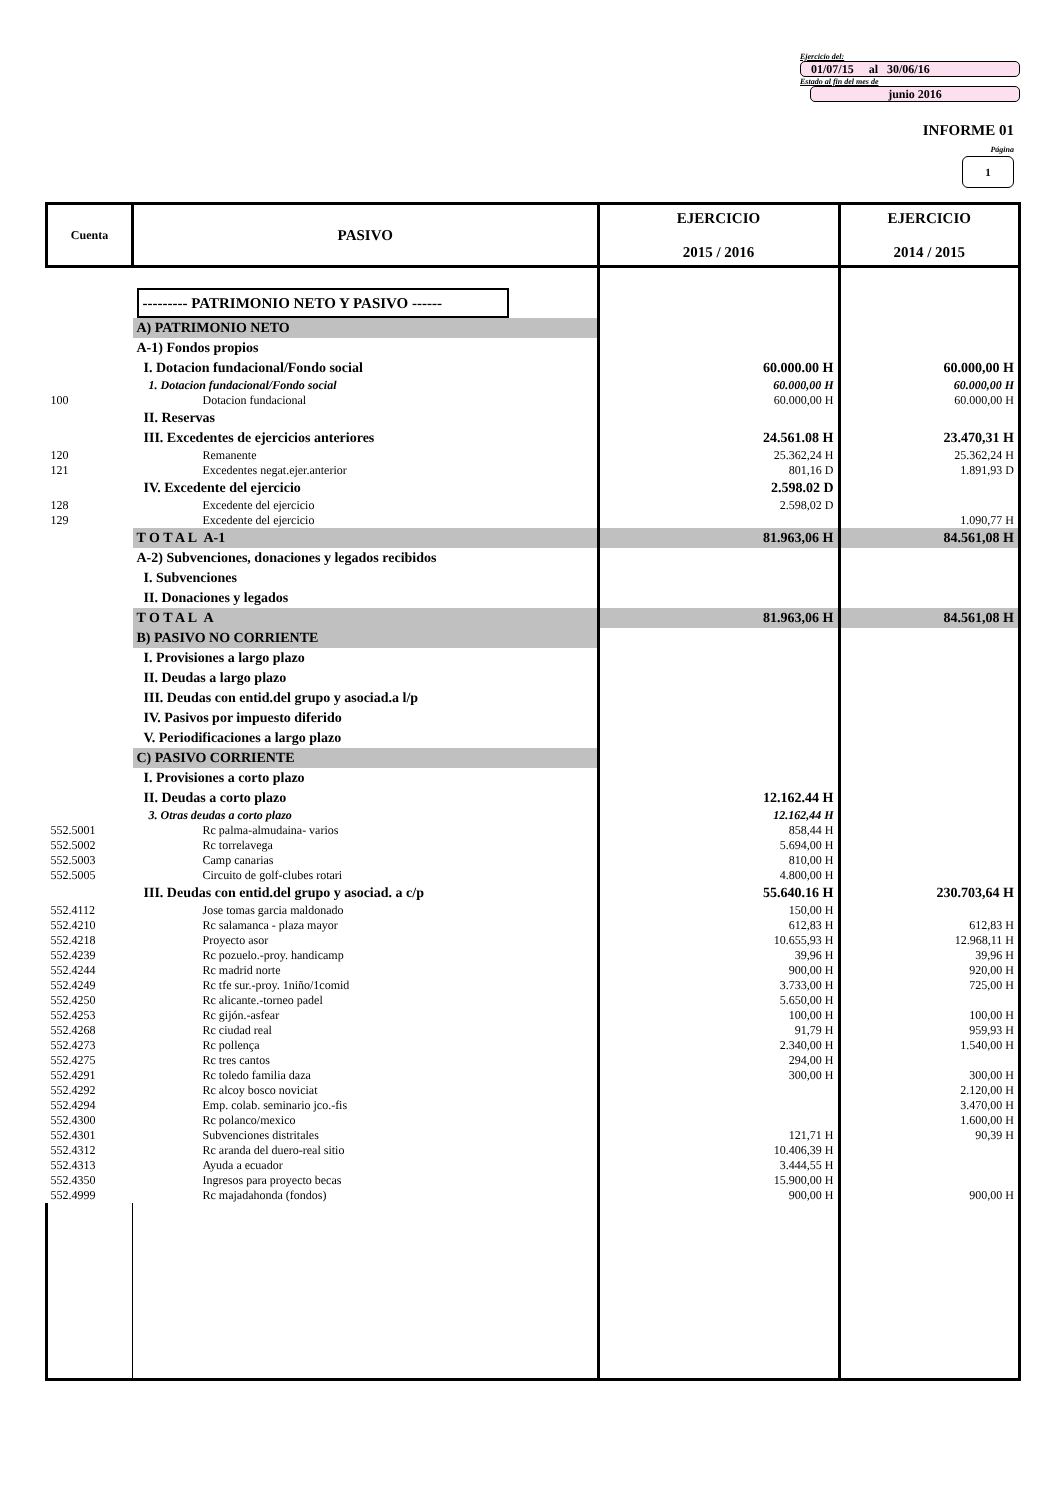Ejercicio del:
01/07/15 al 30/06/16
Estado al fin del mes de
junio 2016
INFORME 01
Página
1
| Cuenta | PASIVO | EJERCICIO 2015 / 2016 | EJERCICIO 2014 / 2015 |
| --- | --- | --- | --- |
| | --------- PATRIMONIO NETO Y PASIVO ------ | | |
| | A) PATRIMONIO NETO | | |
| | A-1) Fondos propios | | |
| | I. Dotacion fundacional/Fondo social | 60.000.00 H | 60.000,00 H |
| | 1. Dotacion fundacional/Fondo social | 60.000,00 H | 60.000,00 H |
| 100 | Dotacion fundacional | 60.000,00 H | 60.000,00 H |
| | II. Reservas | | |
| | III. Excedentes de ejercicios anteriores | 24.561.08 H | 23.470,31 H |
| 120 | Remanente | 25.362,24 H | 25.362,24 H |
| 121 | Excedentes negat.ejer.anterior | 801,16 D | 1.891,93 D |
| | IV. Excedente del ejercicio | 2.598.02 D | |
| 128 | Excedente del ejercicio | 2.598,02 D | |
| 129 | Excedente del ejercicio | | 1.090,77 H |
| | T O T A L A-1 | 81.963,06 H | 84.561,08 H |
| | A-2) Subvenciones, donaciones y legados recibidos | | |
| | I. Subvenciones | | |
| | II. Donaciones y legados | | |
| | T O T A L A | 81.963,06 H | 84.561,08 H |
| | B) PASIVO NO CORRIENTE | | |
| | I. Provisiones a largo plazo | | |
| | II. Deudas a largo plazo | | |
| | III. Deudas con entid.del grupo y asociad.a l/p | | |
| | IV. Pasivos por impuesto diferido | | |
| | V. Periodificaciones a largo plazo | | |
| | C) PASIVO CORRIENTE | | |
| | I. Provisiones a corto plazo | | |
| | II. Deudas a corto plazo | 12.162.44 H | |
| | 3. Otras deudas a corto plazo | 12.162,44 H | |
| 552.5001 | Rc palma-almudaina- varios | 858,44 H | |
| 552.5002 | Rc torrelavega | 5.694,00 H | |
| 552.5003 | Camp canarias | 810,00 H | |
| 552.5005 | Circuito de golf-clubes rotari | 4.800,00 H | |
| | III. Deudas con entid.del grupo y asociad. a c/p | 55.640.16 H | 230.703,64 H |
| 552.4112 | Jose tomas garcia maldonado | 150,00 H | |
| 552.4210 | Rc salamanca - plaza mayor | 612,83 H | 612,83 H |
| 552.4218 | Proyecto asor | 10.655,93 H | 12.968,11 H |
| 552.4239 | Rc pozuelo.-proy. handicamp | 39,96 H | 39,96 H |
| 552.4244 | Rc madrid norte | 900,00 H | 920,00 H |
| 552.4249 | Rc tfe sur.-proy. 1niño/1comid | 3.733,00 H | 725,00 H |
| 552.4250 | Rc alicante.-torneo padel | 5.650,00 H | |
| 552.4253 | Rc gijón.-asfear | 100,00 H | 100,00 H |
| 552.4268 | Rc ciudad real | 91,79 H | 959,93 H |
| 552.4273 | Rc pollença | 2.340,00 H | 1.540,00 H |
| 552.4275 | Rc tres cantos | 294,00 H | |
| 552.4291 | Rc toledo familia daza | 300,00 H | 300,00 H |
| 552.4292 | Rc alcoy bosco noviciat | | 2.120,00 H |
| 552.4294 | Emp. colab. seminario jco.-fis | | 3.470,00 H |
| 552.4300 | Rc polanco/mexico | | 1.600,00 H |
| 552.4301 | Subvenciones distritales | 121,71 H | 90,39 H |
| 552.4312 | Rc aranda del duero-real sitio | 10.406,39 H | |
| 552.4313 | Ayuda a ecuador | 3.444,55 H | |
| 552.4350 | Ingresos para proyecto becas | 15.900,00 H | |
| 552.4999 | Rc majadahonda (fondos) | 900,00 H | 900,00 H |